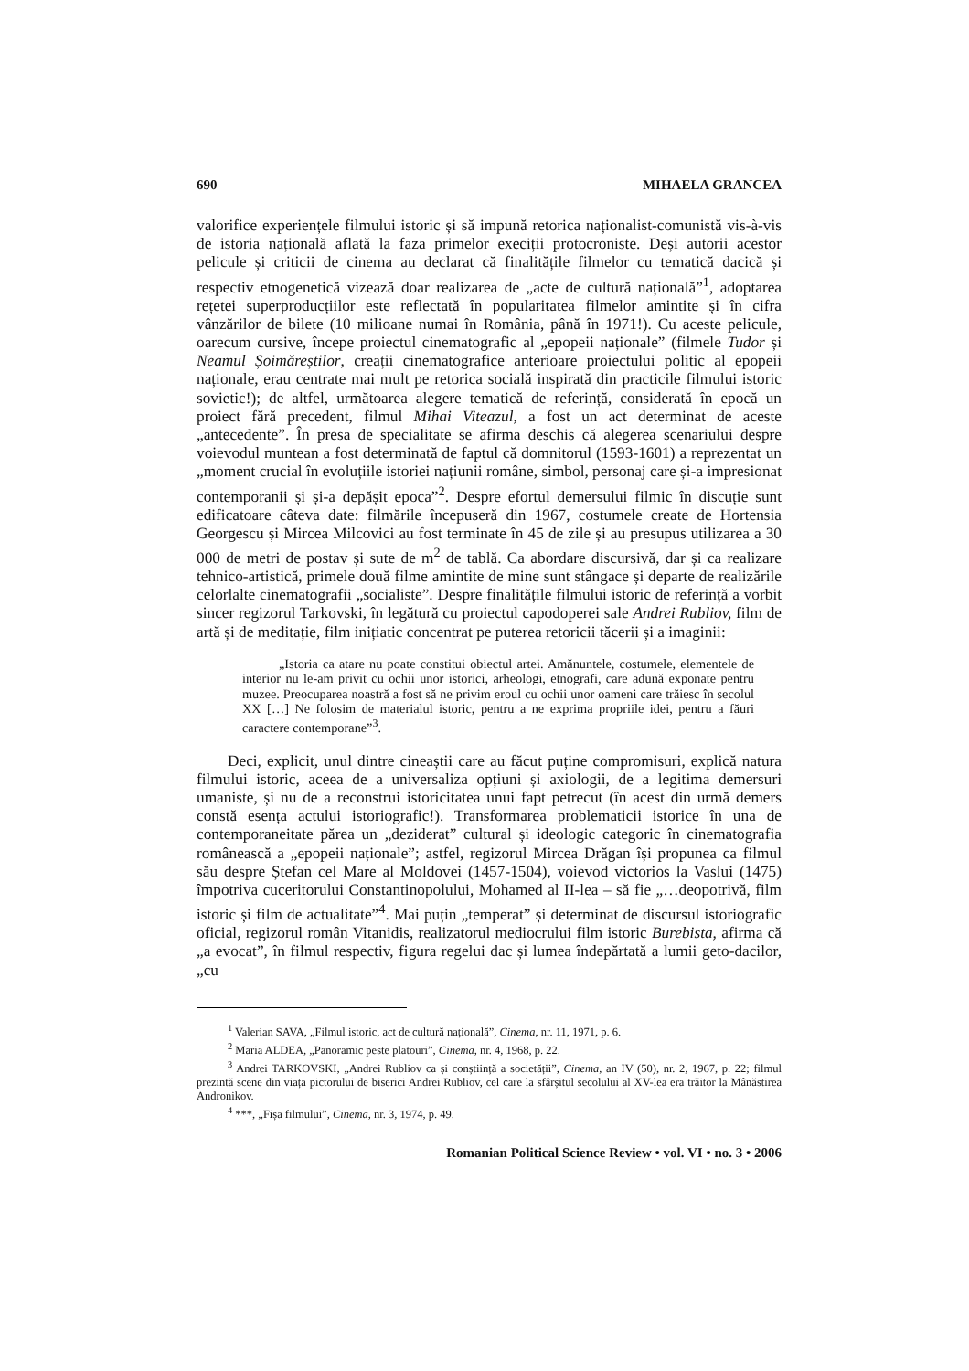690 MIHAELA GRANCEA
valorifice experiențele filmului istoric și să impună retorica naționalist-comunistă vis-à-vis de istoria națională aflată la faza primelor execiții protocroniste. Deși autorii acestor pelicule și criticii de cinema au declarat că finalitățile filmelor cu tematică dacică și respectiv etnogenetică vizează doar realizarea de „acte de cultură națională”<sup>1</sup>, adoptarea rețetei superproducțiilor este reflectată în popularitatea filmelor amintite și în cifra vânzărilor de bilete (10 milioane numai în România, până în 1971!). Cu aceste pelicule, oarecum cursive, începe proiectul cinematografic al „epopeii naționale” (filmele Tudor și Neamul Șoimăreștilor, creații cinematografice anterioare proiectului politic al epopeii naționale, erau centrate mai mult pe retorica socială inspirată din practicile filmului istoric sovietic!); de altfel, următoarea alegere tematică de referință, considerată în epocă un proiect fără precedent, filmul Mihai Viteazul, a fost un act determinat de aceste „antecedente”. În presa de specialitate se afirma deschis că alegerea scenariului despre voievodul muntean a fost determinată de faptul că domnitorul (1593-1601) a reprezentat un „moment crucial în evoluțiile istoriei națiunii române, simbol, personaj care și-a impresionat contemporanii și și-a depășit epoca”<sup>2</sup>. Despre efortul demersului filmic în discuție sunt edificatoare câteva date: filmările începuseră din 1967, costumele create de Hortensia Georgescu și Mircea Milcovici au fost terminate în 45 de zile și au presupus utilizarea a 30 000 de metri de postav și sute de m<sup>2</sup> de tablă. Ca abordare discursivă, dar și ca realizare tehnico-artistică, primele două filme amintite de mine sunt stângace și departe de realizările celorlalte cinematografii „socialiste”. Despre finalitățile filmului istoric de referință a vorbit sincer regizorul Tarkovski, în legătură cu proiectul capodoperei sale Andrei Rubliov, film de artă și de meditație, film inițiatic concentrat pe puterea retoricii tăcerii și a imaginii:
„Istoria ca atare nu poate constitui obiectul artei. Amănuntele, costumele, elementele de interior nu le-am privit cu ochii unor istorici, arheologi, etnografi, care adună exponate pentru muzee. Preocuparea noastră a fost să ne privim eroul cu ochii unor oameni care trăiesc în secolul XX […] Ne folosim de materialul istoric, pentru a ne exprima propriile idei, pentru a făuri caractere contemporane”<sup>3</sup>.
Deci, explicit, unul dintre cineaștii care au făcut puține compromisuri, explică natura filmului istoric, aceea de a universaliza opțiuni și axiologii, de a legitima demersuri umaniste, și nu de a reconstrui istoricitatea unui fapt petrecut (în acest din urmă demers constă esența actului istoriografic!). Transformarea problematicii istorice în una de contemporaneitate părea un „deziderat” cultural și ideologic categoric în cinematografia românească a „epopeii naționale”; astfel, regizorul Mircea Drăgan își propunea ca filmul său despre Ștefan cel Mare al Moldovei (1457-1504), voievod victorios la Vaslui (1475) împotriva cuceritorului Constantinopolului, Mohamed al II-lea – să fie „…deopotrivă, film istoric și film de actualitate”<sup>4</sup>. Mai puțin „temperat” și determinat de discursul istoriografic oficial, regizorul român Vitanidis, realizatorul mediocrului film istoric Burebista, afirma că „a evocat”, în filmul respectiv, figura regelui dac și lumea îndepărtată a lumii geto-dacilor, „cu
<sup>1</sup> Valerian SAVA, „Filmul istoric, act de cultură națională”, Cinema, nr. 11, 1971, p. 6.
<sup>2</sup> Maria ALDEA, „Panoramic peste platouri”, Cinema, nr. 4, 1968, p. 22.
<sup>3</sup> Andrei TARKOVSKI, „Andrei Rubliov ca și conștiință a societății”, Cinema, an IV (50), nr. 2, 1967, p. 22; filmul prezintă scene din viața pictorului de biserici Andrei Rubliov, cel care la sfârșitul secolului al XV-lea era trăitor la Mânăstirea Andronikov.
<sup>4</sup> ***, „Fișa filmului”, Cinema, nr. 3, 1974, p. 49.
Romanian Political Science Review • vol. VI • no. 3 • 2006